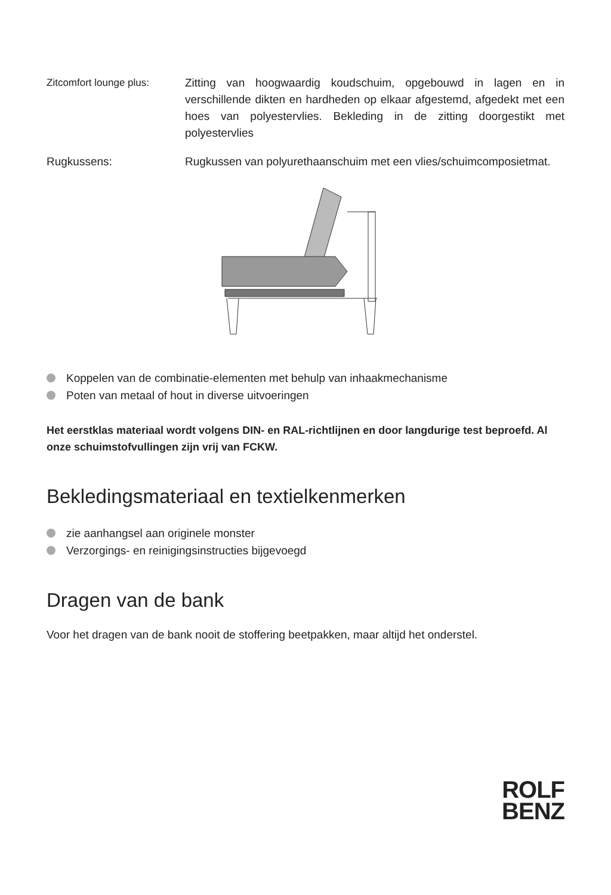Zitcomfort lounge plus:
Zitting van hoogwaardig koudschuim, opgebouwd in lagen en in verschillende dikten en hardheden op elkaar afgestemd, afgedekt met een hoes van polyestervlies. Bekleding in de zit­ting doorgestikt met polyestervlies
Rugkussens: Rugkussen van polyurethaanschuim met een vlies/schuim­composietmat.
Koppelen van de combinatie-elementen met behulp van inhaakmechanisme
Poten van metaal of hout in diverse uitvoeringen
Het eerstklas materiaal wordt volgens DIN- en RAL-richtlijnen en door langdurige test beproefd. Al onze schuimstofvullingen zijn vrij van FCKW.
Bekledingsmateriaal en textielkenmerken
zie aanhangsel aan originele monster
Verzorgings- en reinigingsinstructies bijgevoegd
Dragen van de bank
Voor het dragen van de bank nooit de stoffering beetpakken, maar altijd het onderstel.
ROLF
BENZ